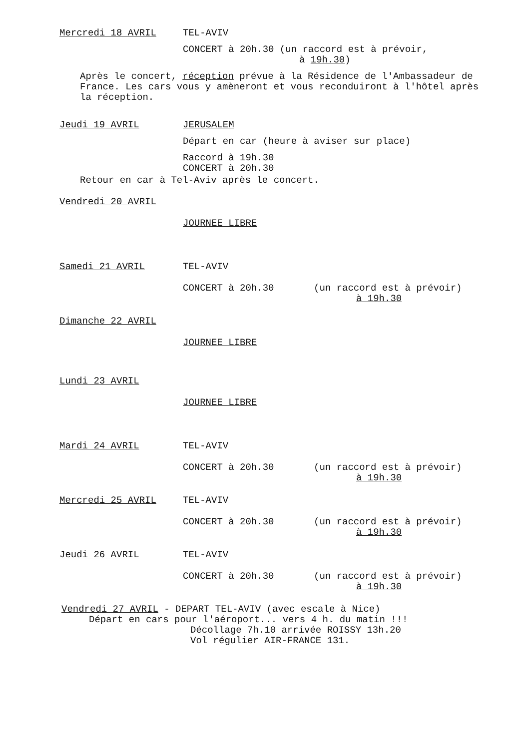Mercredi 18 AVRIL TEL-AVIV
CONCERT à 20h.30 (un raccord est à prévoir,
à 19h.30)
Après le concert, réception prévue à la Résidence de l'Ambassadeur de France. Les cars vous y amèneront et vous reconduiront à l'hôtel après la réception.
Jeudi 19 AVRIL JERUSALEM
Départ en car (heure à aviser sur place)
Raccord à 19h.30
CONCERT à 20h.30
Retour en car à Tel-Aviv après le concert.
Vendredi 20 AVRIL
JOURNEE LIBRE
Samedi 21 AVRIL TEL-AVIV
CONCERT à 20h.30 (un raccord est à prévoir)
à 19h.30
Dimanche 22 AVRIL
JOURNEE LIBRE
Lundi 23 AVRIL
JOURNEE LIBRE
Mardi 24 AVRIL TEL-AVIV
CONCERT à 20h.30 (un raccord est à prévoir)
à 19h.30
Mercredi 25 AVRIL TEL-AVIV
CONCERT à 20h.30 (un raccord est à prévoir)
à 19h.30
Jeudi 26 AVRIL TEL-AVIV
CONCERT à 20h.30 (un raccord est à prévoir)
à 19h.30
Vendredi 27 AVRIL - DEPART TEL-AVIV (avec escale à Nice)
Départ en cars pour l'aéroport... vers 4 h. du matin !!!
Décollage 7h.10 arrivée ROISSY 13h.20
Vol régulier AIR-FRANCE 131.